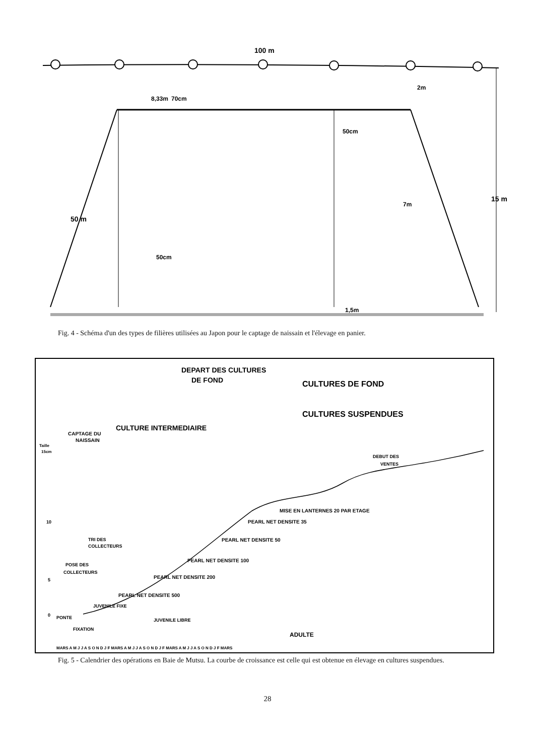100 m
2m
50cm
8,33m
70cm
50cm
50 m
15 m
7m
1,5m
Fig. 4 - Schéma d'un des types de filières utilisées au Japon pour le captage de naissain et l'élevage en panier.
DEPART DES CULTURES
DE FOND
CULTURES DE FOND
CULTURES SUSPENDUES
CULTURE INTERMEDIAIRE
CAPTAGE DU
NAISSAIN
Taille
15cm
DEBUT DES
VENTES
10
5
0
MISE EN LANTERNES 20 PAR ETAGE
PEARL NET DENSITE 35
PEARL NET DENSITE 50
PEARL NET DENSITE 100
PEARL NET DENSITE 200
PEARL NET DENSITE 500
TRI DES
COLLECTEURS
POSE DES
COLLECTEURS
PONTE
JUVENILE FIXE
JUVENILE LIBRE
FIXATION
ADULTE
MARS A M J J A S O N D J F MARS A M J J A S O N D J F MARS A M J J A S O N D J F MARS
Fig. 5 - Calendrier des opérations en Baie de Mutsu. La courbe de croissance est celle qui est obtenue en élevage en cultures suspendues.
28